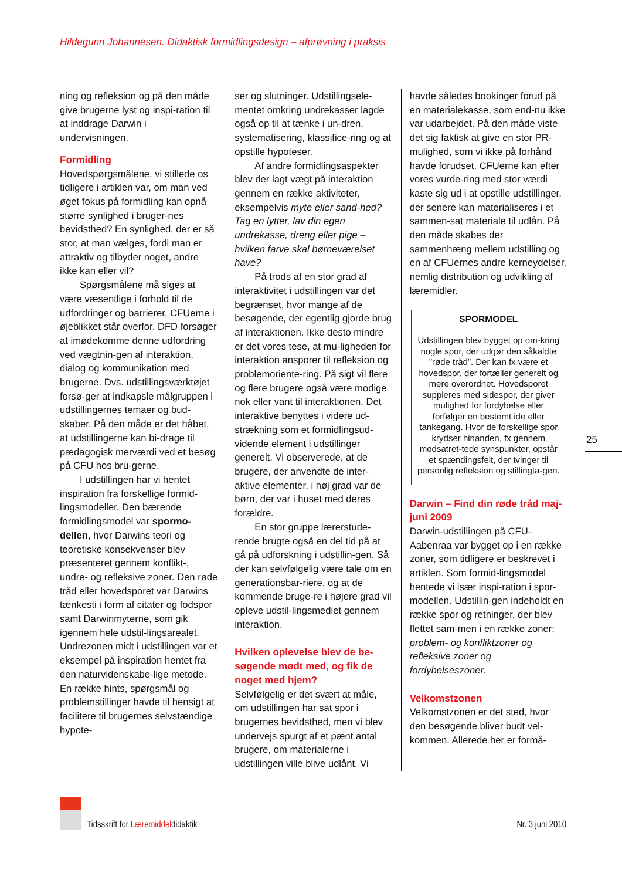Hildegunn Johannesen. Didaktisk formidlingsdesign – afprøvning i praksis
ning og refleksion og på den måde give brugerne lyst og inspi-ration til at inddrage Darwin i undervisningen.
Formidling
Hovedspørgsmålene, vi stillede os tidligere i artiklen var, om man ved øget fokus på formidling kan opnå større synlighed i bruger-nes bevidsthed? En synlighed, der er så stor, at man vælges, fordi man er attraktiv og tilbyder noget, andre ikke kan eller vil?
Spørgsmålene må siges at være væsentlige i forhold til de udfordringer og barrierer, CFUerne i øjeblikket står overfor. DFD forsøger at imødekomme denne udfordring ved vægtnin-gen af interaktion, dialog og kommunikation med brugerne. Dvs. udstillingsværktøjet forsø-ger at indkapsle målgruppen i udstillingernes temaer og bud-skaber. På den måde er det håbet, at udstillingerne kan bi-drage til pædagogisk merværdi ved et besøg på CFU hos bru-gerne.
I udstillingen har vi hentet inspiration fra forskellige formid-lingsmodeller. Den bærende formidlingsmodel var spormo-dellen, hvor Darwins teori og teoretiske konsekvenser blev præsenteret gennem konflikt-, undre- og refleksive zoner. Den røde tråd eller hovedsporet var Darwins tænkesti i form af citater og fodspor samt Darwinmyterne, som gik igennem hele udstil-lingsarealet.
Undrezonen midt i udstillingen var et eksempel på inspiration hentet fra den naturvidenskabe-lige metode. En række hints, spørgsmål og problemstillinger havde til hensigt at facilitere til brugernes selvstændige hypote-
ser og slutninger. Udstillingsele-mentet omkring undrekasser lagde også op til at tænke i un-dren, systematisering, klassifice-ring og at opstille hypoteser.
Af andre formidlingsaspekter blev der lagt vægt på interaktion gennem en række aktiviteter, eksempelvis myte eller sand-hed? Tag en lytter, lav din egen undrekasse, dreng eller pige – hvilken farve skal børneværelset have?
På trods af en stor grad af interaktivitet i udstillingen var det begrænset, hvor mange af de besøgende, der egentlig gjorde brug af interaktionen. Ikke desto mindre er det vores tese, at mu-ligheden for interaktion ansporer til refleksion og problemoriente-ring. På sigt vil flere og flere brugere også være modige nok eller vant til interaktionen. Det interaktive benyttes i videre ud-strækning som et formidlingsud-vidende element i udstillinger generelt. Vi observerede, at de brugere, der anvendte de inter-aktive elementer, i høj grad var de børn, der var i huset med deres forældre.
En stor gruppe lærerstude-rende brugte også en del tid på at gå på udforskning i udstillin-gen. Så der kan selvfølgelig være tale om en generationsbar-riere, og at de kommende bruge-re i højere grad vil opleve udstil-lingsmediet gennem interaktion.
Hvilken oplevelse blev de be-søgende mødt med, og fik de noget med hjem?
Selvfølgelig er det svært at måle, om udstillingen har sat spor i brugernes bevidsthed, men vi blev undervejs spurgt af et pænt antal brugere, om materialerne i udstillingen ville blive udlånt. Vi
havde således bookinger forud på en materialekasse, som end-nu ikke var udarbejdet. På den måde viste det sig faktisk at give en stor PR-mulighed, som vi ikke på forhånd havde forudset. CFUerne kan efter vores vurde-ring med stor værdi kaste sig ud i at opstille udstillinger, der senere kan materialiseres i et sammen-sat materiale til udlån. På den måde skabes der sammenhæng mellem udstilling og en af CFUernes andre kerneydelser, nemlig distribution og udvikling af læremidler.
SPORMODEL
Udstillingen blev bygget op om-kring nogle spor, der udgør den såkaldte ”røde tråd”. Der kan fx være et hovedspor, der fortæller generelt og mere overordnet. Hovedsporet suppleres med sidespor, der giver mulighed for fordybelse eller forfølger en bestemt ide eller tankegang. Hvor de forskellige spor krydser hinanden, fx gennem modsatret-tede synspunkter, opstår et spændingsfelt, der tvinger til personlig refleksion og stillingta-gen.
Darwin – Find din røde tråd maj-juni 2009
Darwin-udstillingen på CFU-Aabenraa var bygget op i en række zoner, som tidligere er beskrevet i artiklen. Som formid-lingsmodel hentede vi især inspi-ration i spor-modellen. Udstillin-gen indeholdt en række spor og retninger, der blev flettet sam-men i en række zoner; problem- og konfliktzoner og refleksive zoner og fordybelseszoner.
Velkomstzonen
Velkomstzonen er det sted, hvor den besøgende bliver budt vel-kommen. Allerede her er formå-
25
Tidsskrift for Læremiddeldidaktik Nr. 3 juni 2010